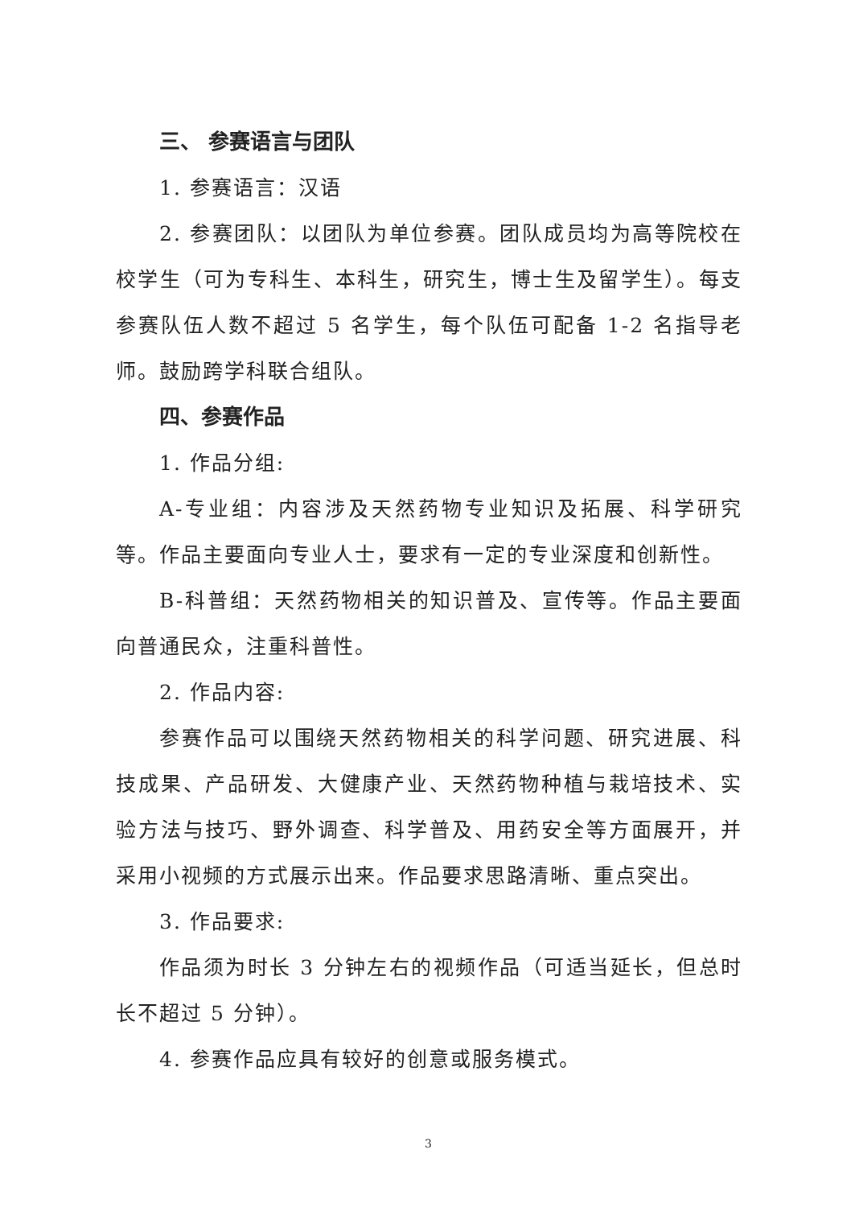三、 参赛语言与团队
1. 参赛语言：汉语
2. 参赛团队：以团队为单位参赛。团队成员均为高等院校在校学生（可为专科生、本科生，研究生，博士生及留学生）。每支参赛队伍人数不超过 5 名学生，每个队伍可配备 1-2 名指导老师。鼓励跨学科联合组队。
四、参赛作品
1. 作品分组:
A-专业组：内容涉及天然药物专业知识及拓展、科学研究等。作品主要面向专业人士，要求有一定的专业深度和创新性。
B-科普组：天然药物相关的知识普及、宣传等。作品主要面向普通民众，注重科普性。
2. 作品内容:
参赛作品可以围绕天然药物相关的科学问题、研究进展、科技成果、产品研发、大健康产业、天然药物种植与栽培技术、实验方法与技巧、野外调查、科学普及、用药安全等方面展开，并采用小视频的方式展示出来。作品要求思路清晰、重点突出。
3. 作品要求:
作品须为时长 3 分钟左右的视频作品（可适当延长，但总时长不超过 5 分钟）。
4. 参赛作品应具有较好的创意或服务模式。
3